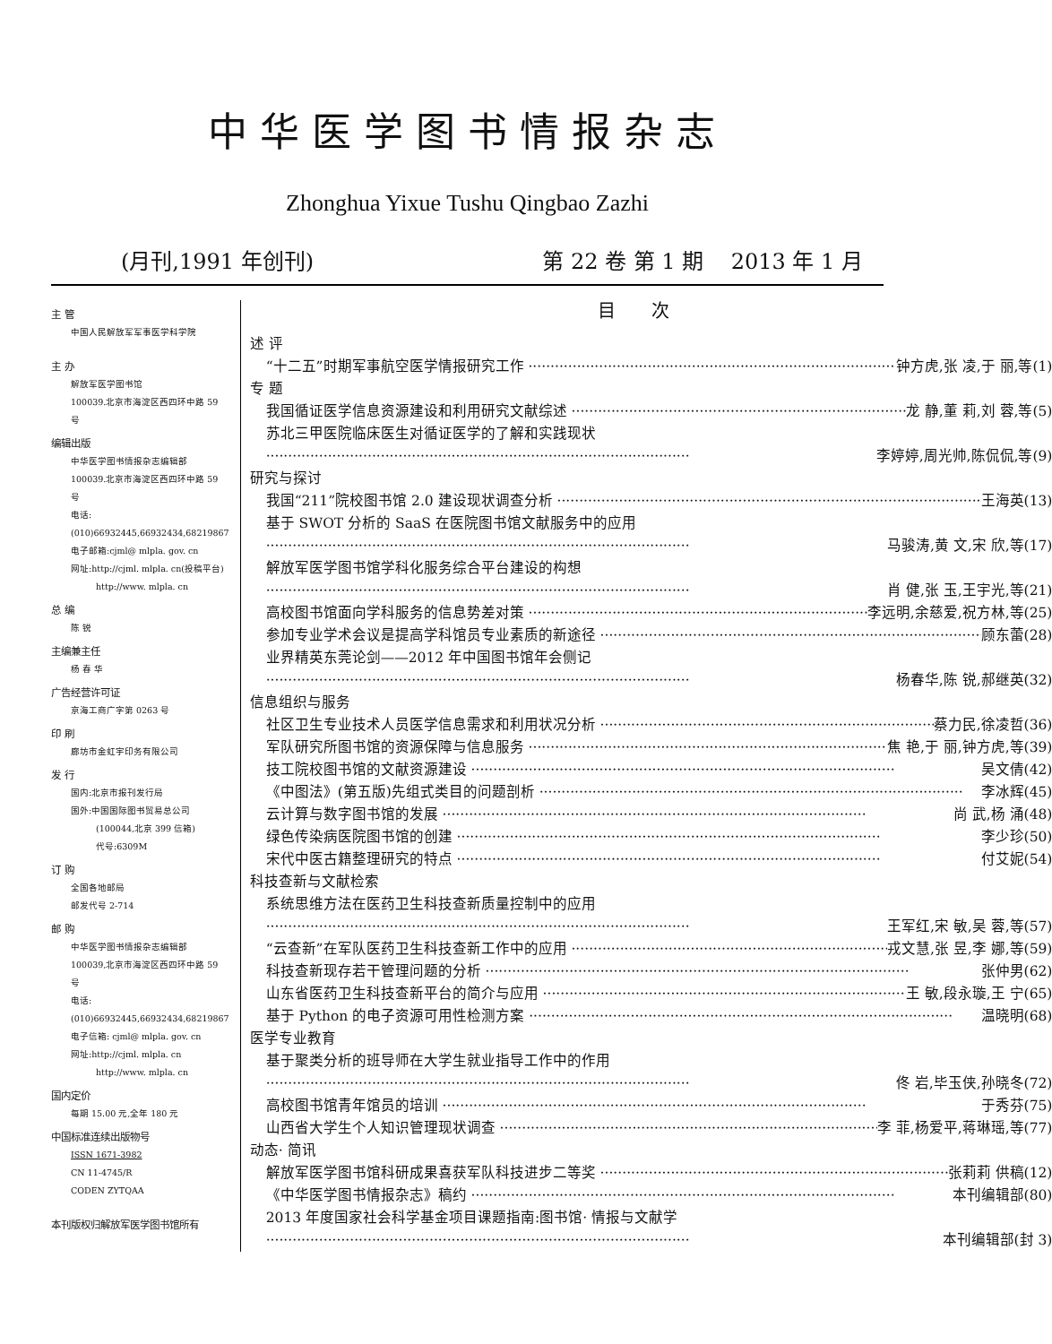中华医学图书情报杂志
Zhonghua Yixue Tushu Qingbao Zazhi
(月刊,1991 年创刊) 第 22 卷 第 1 期 2013 年 1 月
主 管
中国人民解放军军事医学科学院
主 办
解放军医学图书馆
100039.北京市海淀区西四环中路 59 号
编辑出版
中华医学图书情报杂志编辑部
100039.北京市海淀区西四环中路 59 号
电话:(010)66932445,66932434,68219867
电子邮箱:cjml@ mlpla. gov. cn
网址:http://cjml. mlpla. cn(投稿平台)
http://www. mlpla. cn
总 编
陈 锐
主编兼主任
杨 春 华
广告经营许可证
京海工商广字第 0263 号
印 刷
廊坊市金虹宇印务有限公司
发 行
国内:北京市报刊发行局
国外:中国国际图书贸易总公司
(100044,北京 399 信箱)
代号:6309M
订 购
全国各地邮局
邮发代号 2-714
邮 购
中华医学图书情报杂志编辑部
100039,北京市海淀区西四环中路 59 号
电话:(010)66932445,66932434,68219867
电子信箱: cjml@ mlpla. gov. cn
网址:http://cjml. mlpla. cn
http://www. mlpla. cn
国内定价
每期 15.00 元,全年 180 元
中国标准连续出版物号
ISSN 1671-3982
CN 11-4745/R
CODEN ZYTQAA
本刊版权归解放军医学图书馆所有
目次
述 评
“十二五”时期军事航空医学情报研究工作 钟方虎,张 凌,于 丽,等(1)
专 题
我国循证医学信息资源建设和利用研究文献综述 龙 静,董 莉,刘 蓉,等(5)
苏北三甲医院临床医生对循证医学的了解和实践现状
李婷婷,周光帅,陈侃侃,等(9)
研究与探讨
我国“211”院校图书馆 2.0 建设现状调查分析 王海英(13)
基于 SWOT 分析的 SaaS 在医院图书馆文献服务中的应用
马骏涛,黄 文,宋 欣,等(17)
解放军医学图书馆学科化服务综合平台建设的构想
肖 健,张 玉,王宇光,等(21)
高校图书馆面向学科服务的信息势差对策 李远明,余慈爱,祝方林,等(25)
参加专业学术会议是提高学科馆员专业素质的新途径 顾东蕾(28)
业界精英东莞论剑——2012 年中国图书馆年会侧记
杨春华,陈 锐,郝继英(32)
信息组织与服务
社区卫生专业技术人员医学信息需求和利用状况分析 蔡力民,徐凌哲(36)
军队研究所图书馆的资源保障与信息服务 焦 艳,于 丽,钟方虎,等(39)
技工院校图书馆的文献资源建设 吴文倩(42)
《中图法》(第五版)先组式类目的问题剖析 李冰辉(45)
云计算与数字图书馆的发展 尚 武,杨 涌(48)
绿色传染病医院图书馆的创建 李少珍(50)
宋代中医古籍整理研究的特点 付艾妮(54)
科技查新与文献检索
系统思维方法在医药卫生科技查新质量控制中的应用
王军红,宋 敏,吴 蓉,等(57)
“云查新”在军队医药卫生科技查新工作中的应用 戎文慧,张 昱,李 娜,等(59)
科技查新现存若干管理问题的分析 张仲男(62)
山东省医药卫生科技查新平台的简介与应用 王 敏,段永璇,王 宁(65)
基于 Python 的电子资源可用性检测方案 温晓明(68)
医学专业教育
基于聚类分析的班导师在大学生就业指导工作中的作用
佟 岩,毕玉侠,孙晓冬(72)
高校图书馆青年馆员的培训 于秀芬(75)
山西省大学生个人知识管理现状调查 李 菲,杨爱平,蒋琳瑶,等(77)
动态· 简讯
解放军医学图书馆科研成果喜获军队科技进步二等奖 张莉莉 供稿(12)
《中华医学图书情报杂志》稿约 本刊编辑部(80)
2013 年度国家社会科学基金项目课题指南:图书馆· 情报与文献学
本刊编辑部(封 3)